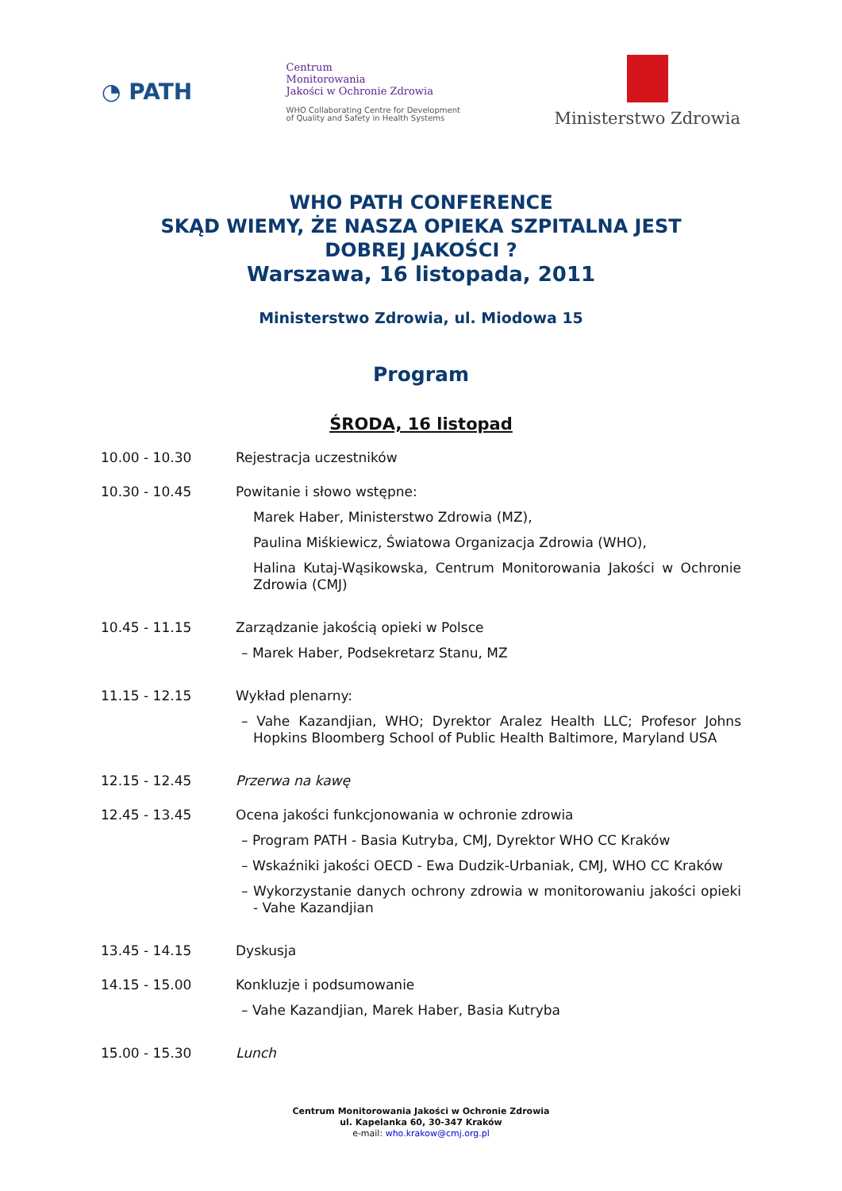◔ PATH
Centrum
Monitorowania
Jakości w Ochronie Zdrowia
WHO Collaborating Centre for Development
of Quality and Safety in Health Systems
Ministerstwo Zdrowia
WHO PATH CONFERENCE
SKĄD WIEMY, ŻE NASZA OPIEKA SZPITALNA JEST
DOBREJ JAKOŚCI ?
Warszawa, 16 listopada, 2011
Ministerstwo Zdrowia, ul. Miodowa 15
Program
ŚRODA, 16 listopad
10.00 - 10.30 Rejestracja uczestników
10.30 - 10.45 Powitanie i słowo wstępne:
Marek Haber, Ministerstwo Zdrowia (MZ),
Paulina Miśkiewicz, Światowa Organizacja Zdrowia (WHO),
Halina Kutaj-Wąsikowska, Centrum Monitorowania Jakości w Ochronie Zdrowia (CMJ)
10.45 - 11.15 Zarządzanie jakością opieki w Polsce
– Marek Haber, Podsekretarz Stanu, MZ
11.15 - 12.15 Wykład plenarny:
– Vahe Kazandjian, WHO; Dyrektor Aralez Health LLC; Profesor Johns Hopkins Bloomberg School of Public Health Baltimore, Maryland USA
12.15 - 12.45 Przerwa na kawę
12.45 - 13.45 Ocena jakości funkcjonowania w ochronie zdrowia
– Program PATH - Basia Kutryba, CMJ, Dyrektor WHO CC Kraków
– Wskaźniki jakości OECD - Ewa Dudzik-Urbaniak, CMJ, WHO CC Kraków
– Wykorzystanie danych ochrony zdrowia w monitorowaniu jakości opieki - Vahe Kazandjian
13.45 - 14.15 Dyskusja
14.15 - 15.00 Konkluzje i podsumowanie
– Vahe Kazandjian, Marek Haber, Basia Kutryba
15.00 - 15.30 Lunch
Centrum Monitorowania Jakości w Ochronie Zdrowia
ul. Kapelanka 60, 30-347 Kraków
e-mail: who.krakow@cmj.org.pl